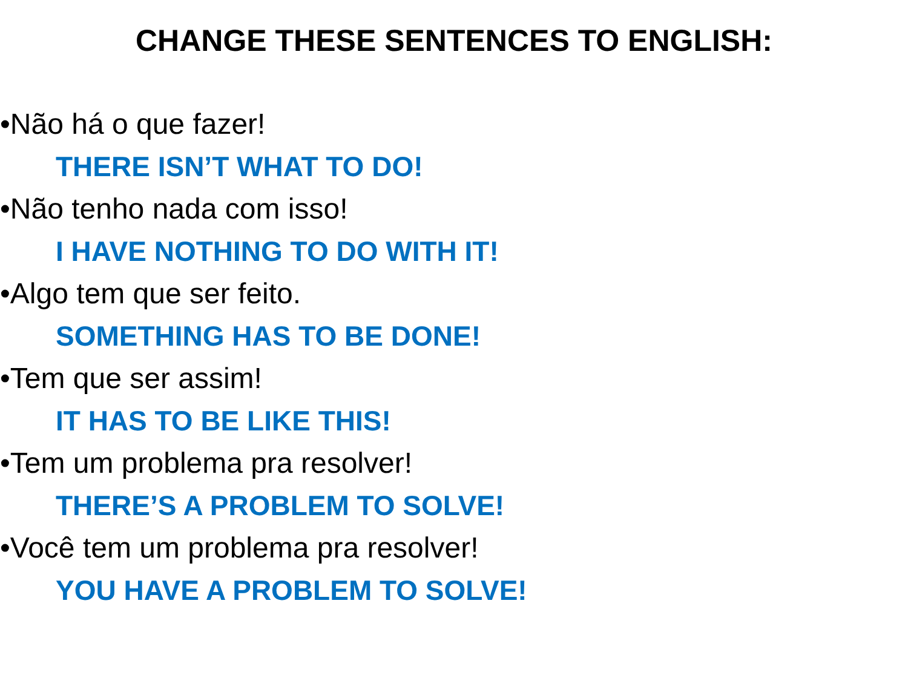CHANGE THESE SENTENCES TO ENGLISH:
•Não há o que fazer!
THERE ISN’T WHAT TO DO!
•Não tenho nada com isso!
I HAVE NOTHING TO DO WITH IT!
•Algo tem que ser feito.
SOMETHING HAS TO BE DONE!
•Tem que ser assim!
IT HAS TO BE LIKE THIS!
•Tem um problema pra resolver!
THERE’S A PROBLEM TO SOLVE!
•Você tem um problema pra resolver!
YOU HAVE A PROBLEM TO SOLVE!